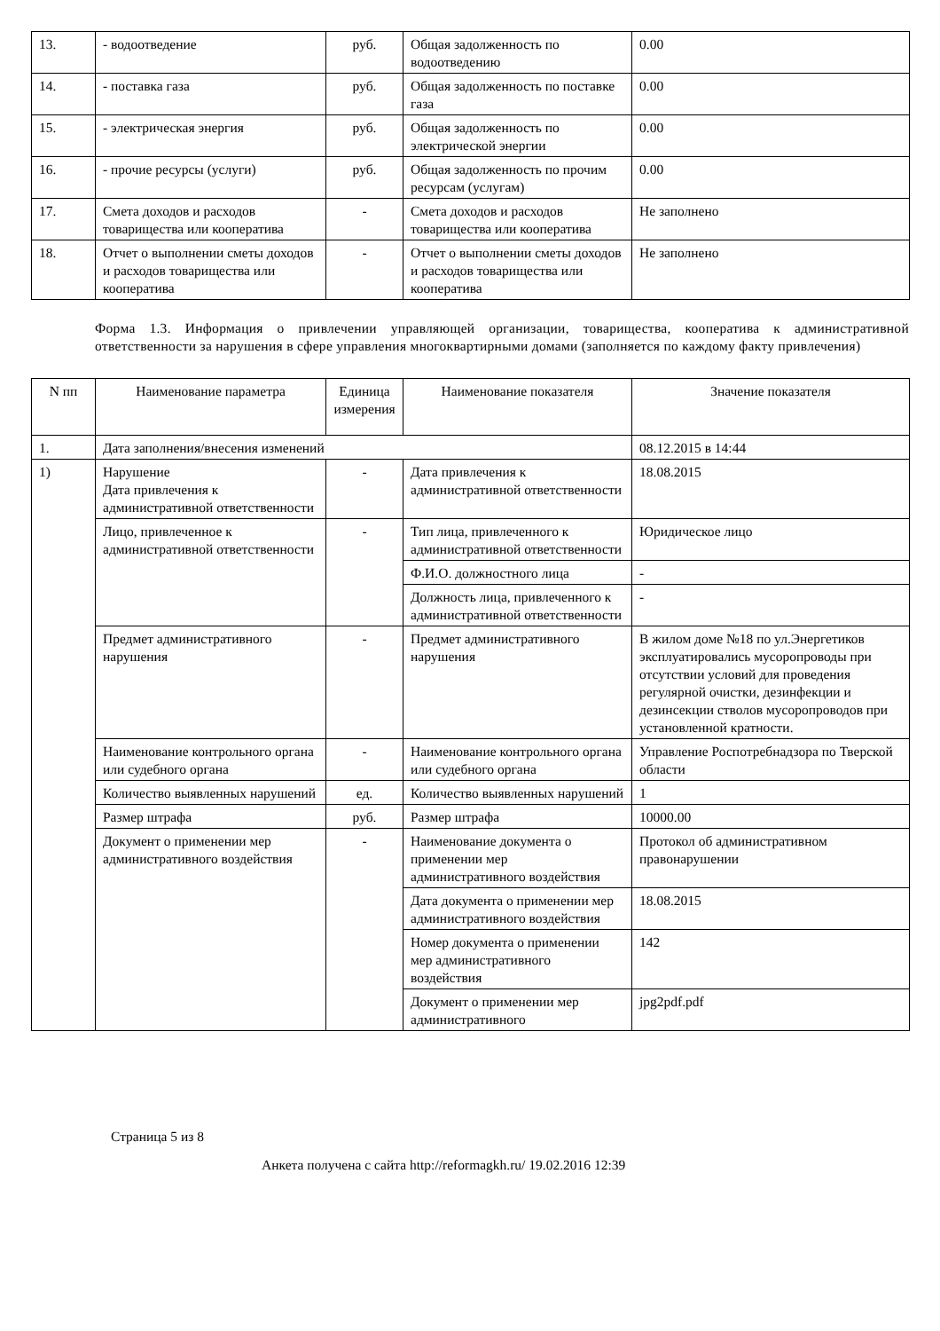| 13. | - водоотведение | руб. | Общая задолженность по водоотведению | 0.00 |
| 14. | - поставка газа | руб. | Общая задолженность по поставке газа | 0.00 |
| 15. | - электрическая энергия | руб. | Общая задолженность по электрической энергии | 0.00 |
| 16. | - прочие ресурсы (услуги) | руб. | Общая задолженность по прочим ресурсам (услугам) | 0.00 |
| 17. | Смета доходов и расходов товарищества или кооператива | - | Смета доходов и расходов товарищества или кооператива | Не заполнено |
| 18. | Отчет о выполнении сметы доходов и расходов товарищества или кооператива | - | Отчет о выполнении сметы доходов и расходов товарищества или кооператива | Не заполнено |
Форма 1.3. Информация о привлечении управляющей организации, товарищества, кооператива к административной ответственности за нарушения в сфере управления многоквартирными домами (заполняется по каждому факту привлечения)
| N пп | Наименование параметра | Единица измерения | Наименование показателя | Значение показателя |
| --- | --- | --- | --- | --- |
| 1. | Дата заполнения/внесения изменений | | | 08.12.2015 в 14:44 |
| 1) | Нарушение Дата привлечения к административной ответственности | - | Дата привлечения к административной ответственности | 18.08.2015 |
| | Лицо, привлеченное к административной ответственности | - | Тип лица, привлеченного к административной ответственности | Юридическое лицо |
| | | | Ф.И.О. должностного лица | - |
| | | | Должность лица, привлеченного к административной ответственности | - |
| | Предмет административного нарушения | - | Предмет административного нарушения | В жилом доме №18 по ул.Энергетиков эксплуатировались мусоропроводы при отсутствии условий для проведения регулярной очистки, дезинфекции и дезинсекции стволов мусоропроводов при установленной кратности. |
| | Наименование контрольного органа или судебного органа | - | Наименование контрольного органа или судебного органа | Управление Роспотребнадзора по Тверской области |
| | Количество выявленных нарушений | ед. | Количество выявленных нарушений | 1 |
| | Размер штрафа | руб. | Размер штрафа | 10000.00 |
| | Документ о применении мер административного воздействия | - | Наименование документа о применении мер административного воздействия | Протокол об административном правонарушении |
| | | | Дата документа о применении мер административного воздействия | 18.08.2015 |
| | | | Номер документа о применении мер административного воздействия | 142 |
| | | | Документ о применении мер административного | jpg2pdf.pdf |
Страница 5 из 8
Анкета получена с сайта http://reformagkh.ru/ 19.02.2016 12:39